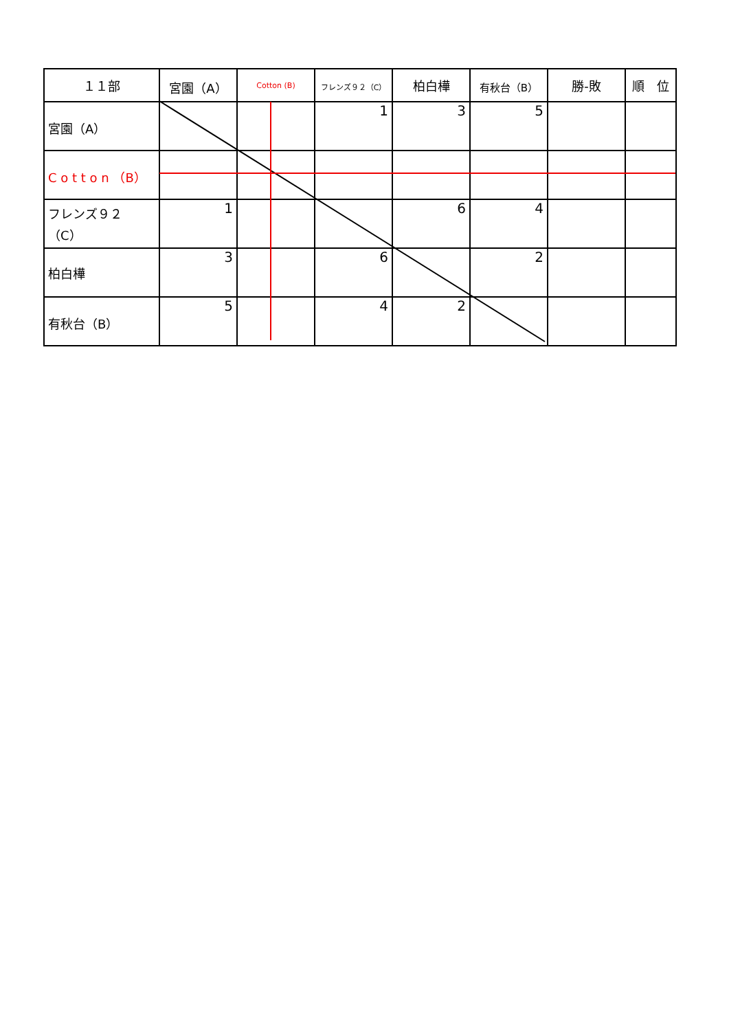| １１部 | 宮園（A） | Cotton (B) | フレンズ９２（C） | 柏白樺 | 有秋台（B） | 勝-敗 | 順 位 |
| --- | --- | --- | --- | --- | --- | --- | --- |
| 宮園（A） | | | 1 | 3 | 5 | | |
| C o t t o n （B） | | | | | | | |
| フレンズ９２（C） | 1 | | | 6 | 4 | | |
| 柏白樺 | 3 | | 6 | | 2 | | |
| 有秋台（B） | 5 | | 4 | 2 | | | |